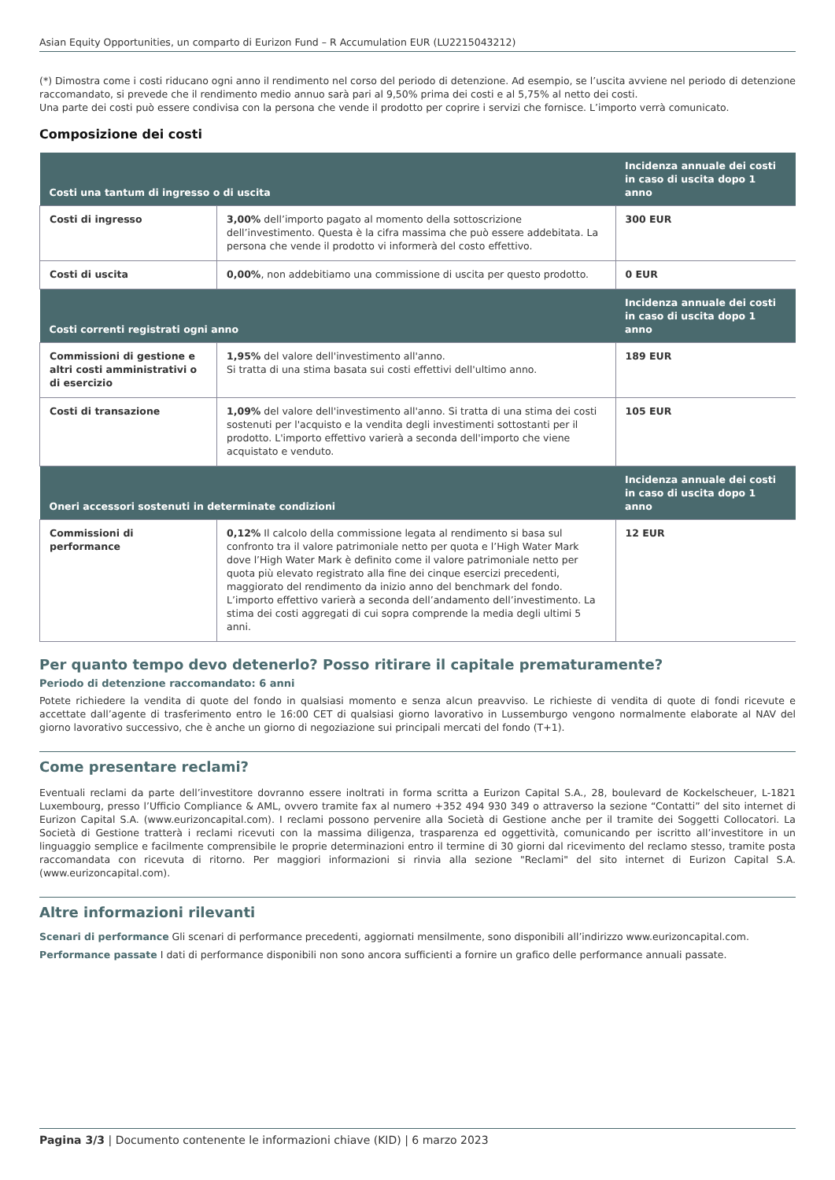Asian Equity Opportunities, un comparto di Eurizon Fund – R Accumulation EUR (LU2215043212)
(*) Dimostra come i costi riducano ogni anno il rendimento nel corso del periodo di detenzione. Ad esempio, se l’uscita avviene nel periodo di detenzione raccomandato, si prevede che il rendimento medio annuo sarà pari al 9,50% prima dei costi e al 5,75% al netto dei costi.
Una parte dei costi può essere condivisa con la persona che vende il prodotto per coprire i servizi che fornisce. L’importo verrà comunicato.
Composizione dei costi
| Costi una tantum di ingresso o di uscita | | Incidenza annuale dei costi in caso di uscita dopo 1 anno |
| --- | --- | --- |
| Costi di ingresso | 3,00% dell’importo pagato al momento della sottoscrizione dell’investimento. Questa è la cifra massima che può essere addebitata. La persona che vende il prodotto vi informerà del costo effettivo. | 300 EUR |
| Costi di uscita | 0,00% , non addebitiamo una commissione di uscita per questo prodotto. | 0 EUR |
| Costi correnti registrati ogni anno | | Incidenza annuale dei costi in caso di uscita dopo 1 anno |
| Commissioni di gestione e altri costi amministrativi o di esercizio | 1,95% del valore dell'investimento all'anno. Si tratta di una stima basata sui costi effettivi dell'ultimo anno. | 189 EUR |
| Costi di transazione | 1,09% del valore dell'investimento all'anno. Si tratta di una stima dei costi sostenuti per l'acquisto e la vendita degli investimenti sottostanti per il prodotto. L'importo effettivo varierà a seconda dell'importo che viene acquistato e venduto. | 105 EUR |
| Oneri accessori sostenuti in determinate condizioni | | Incidenza annuale dei costi in caso di uscita dopo 1 anno |
| Commissioni di performance | 0,12% Il calcolo della commissione legata al rendimento si basa sul confronto tra il valore patrimoniale netto per quota e l’High Water Mark dove l’High Water Mark è definito come il valore patrimoniale netto per quota più elevato registrato alla fine dei cinque esercizi precedenti, maggiorato del rendimento da inizio anno del benchmark del fondo. L’importo effettivo varierà a seconda dell’andamento dell’investimento. La stima dei costi aggregati di cui sopra comprende la media degli ultimi 5 anni. | 12 EUR |
Per quanto tempo devo detenerlo? Posso ritirare il capitale prematuramente?
Periodo di detenzione raccomandato: 6 anni
Potete richiedere la vendita di quote del fondo in qualsiasi momento e senza alcun preavviso. Le richieste di vendita di quote di fondi ricevute e accettate dall’agente di trasferimento entro le 16:00 CET di qualsiasi giorno lavorativo in Lussemburgo vengono normalmente elaborate al NAV del giorno lavorativo successivo, che è anche un giorno di negoziazione sui principali mercati del fondo (T+1).
Come presentare reclami?
Eventuali reclami da parte dell’investitore dovranno essere inoltrati in forma scritta a Eurizon Capital S.A., 28, boulevard de Kockelscheuer, L-1821 Luxembourg, presso l’Ufficio Compliance & AML, ovvero tramite fax al numero +352 494 930 349 o attraverso la sezione “Contatti” del sito internet di Eurizon Capital S.A. (www.eurizoncapital.com). I reclami possono pervenire alla Società di Gestione anche per il tramite dei Soggetti Collocatori. La Società di Gestione tratterà i reclami ricevuti con la massima diligenza, trasparenza ed oggettività, comunicando per iscritto all’investitore in un linguaggio semplice e facilmente comprensibile le proprie determinazioni entro il termine di 30 giorni dal ricevimento del reclamo stesso, tramite posta raccomandata con ricevuta di ritorno. Per maggiori informazioni si rinvia alla sezione "Reclami" del sito internet di Eurizon Capital S.A. (www.eurizoncapital.com).
Altre informazioni rilevanti
Scenari di performance Gli scenari di performance precedenti, aggiornati mensilmente, sono disponibili all’indirizzo www.eurizoncapital.com.
Performance passate I dati di performance disponibili non sono ancora sufficienti a fornire un grafico delle performance annuali passate.
Pagina 3/3 | Documento contenente le informazioni chiave (KID) | 6 marzo 2023